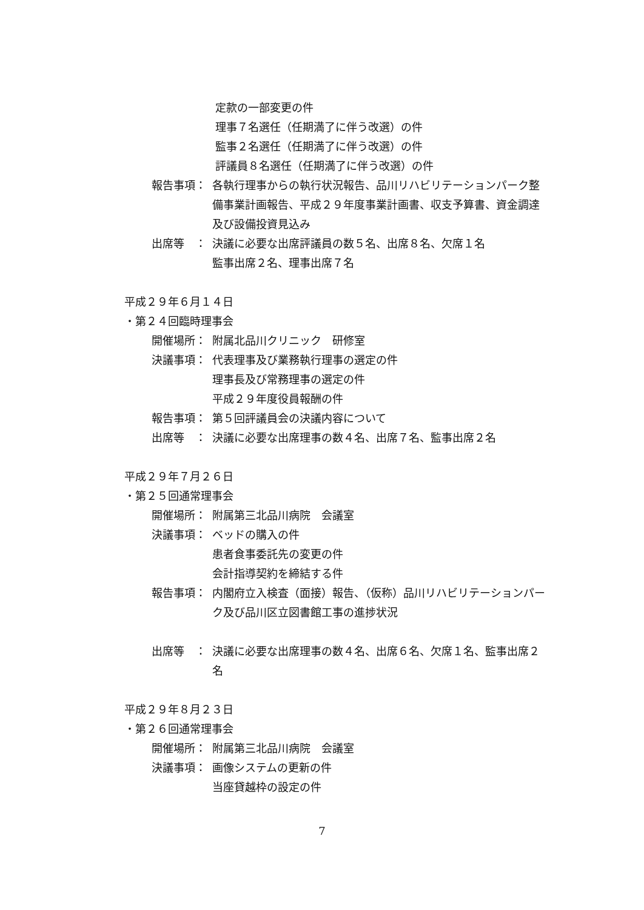定款の一部変更の件
理事７名選任（任期満了に伴う改選）の件
監事２名選任（任期満了に伴う改選）の件
評議員８名選任（任期満了に伴う改選）の件
報告事項： 各執行理事からの執行状況報告、品川リハビリテーションパーク整備事業計画報告、平成２９年度事業計画書、収支予算書、資金調達及び設備投資見込み
出席等　： 決議に必要な出席評議員の数５名、出席８名、欠席１名
監事出席２名、理事出席７名
平成２９年６月１４日
・第２４回臨時理事会
開催場所： 附属北品川クリニック　研修室
決議事項： 代表理事及び業務執行理事の選定の件
理事長及び常務理事の選定の件
平成２９年度役員報酬の件
報告事項： 第５回評議員会の決議内容について
出席等　： 決議に必要な出席理事の数４名、出席７名、監事出席２名
平成２９年７月２６日
・第２５回通常理事会
開催場所： 附属第三北品川病院　会議室
決議事項： ベッドの購入の件
患者食事委託先の変更の件
会計指導契約を締結する件
報告事項： 内閣府立入検査（面接）報告、（仮称）品川リハビリテーションパーク及び品川区立図書館工事の進捗状況
出席等　： 決議に必要な出席理事の数４名、出席６名、欠席１名、監事出席２名
平成２９年８月２３日
・第２６回通常理事会
開催場所： 附属第三北品川病院　会議室
決議事項： 画像システムの更新の件
当座貸越枠の設定の件
7